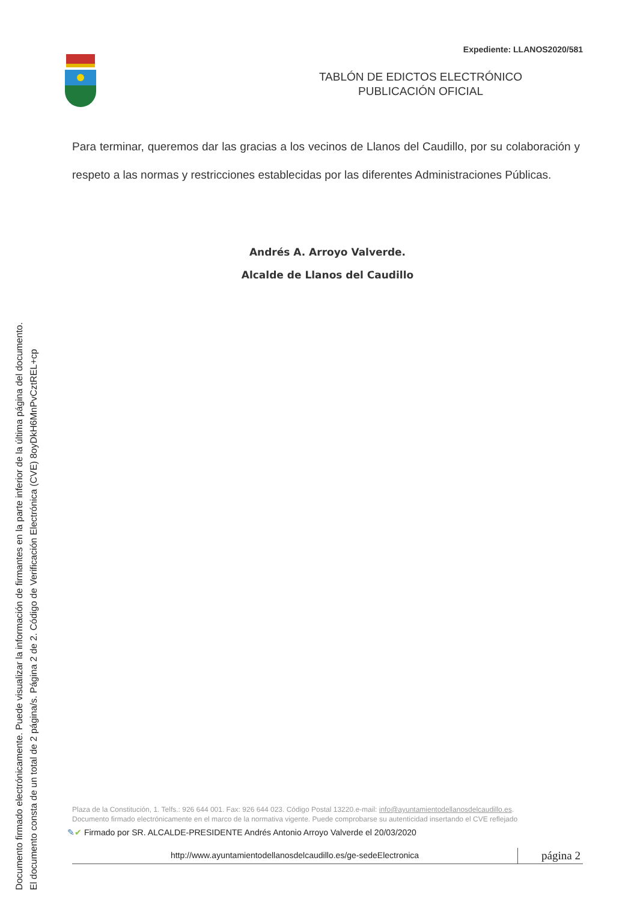Documento firmado electrónicamente. Puede visualizar la información de firmantes en la parte inferior de la última página del documento.
El documento consta de un total de 2 página/s. Página 2 de 2. Código de Verificación Electrónica (CVE) 8oyDkH6MnPvCztREL+cp
Expediente: LLANOS2020/581
TABLÓN DE EDICTOS ELECTRÓNICO
PUBLICACIÓN OFICIAL
Para terminar, queremos dar las gracias a los vecinos de Llanos del Caudillo, por su colaboración y respeto a las normas y restricciones establecidas por las diferentes Administraciones Públicas.
Andrés A. Arroyo Valverde.
Alcalde de Llanos del Caudillo
Plaza de la Constitución, 1. Telfs.: 926 644 001. Fax: 926 644 023. Código Postal 13220.e-mail: info@ayuntamientodellanosdelcaudillo.es.
Documento firmado electrónicamente en el marco de la normativa vigente. Puede comprobarse su autenticidad insertando el CVE reflejado
✎✔ Firmado por SR. ALCALDE-PRESIDENTE Andrés Antonio Arroyo Valverde el 20/03/2020
http://www.ayuntamientodellanosdelcaudillo.es/ge-sedeElectronica
página 2